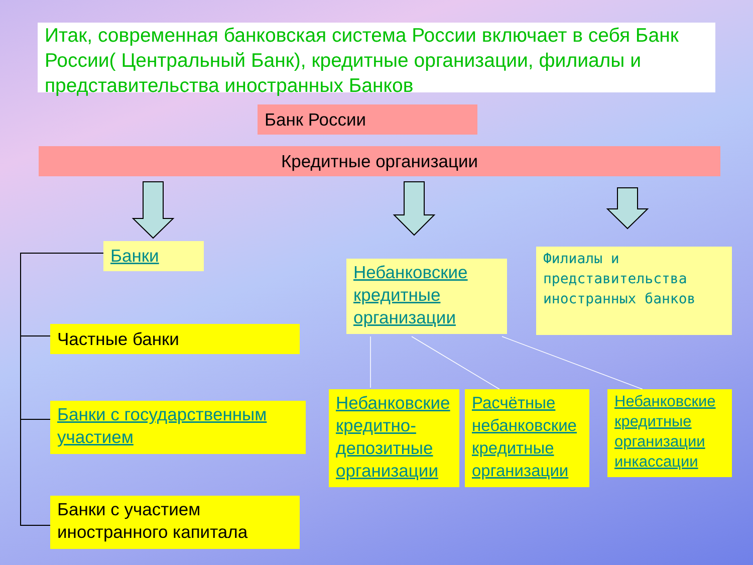Итак, современная банковская система России включает в себя Банк России( Центральный Банк), кредитные организации, филиалы и представительства иностранных Банков
Банк России
Кредитные организации
Банки
Небанковские кредитные организации
Филиалы и представительства иностранных банков
Частные банки
Банки с государственным участием
Банки с участием иностранного капитала
Небанковские кредитно-депозитные организации
Расчётные небанковские кредитные организации
Небанковские кредитные организации инкассации